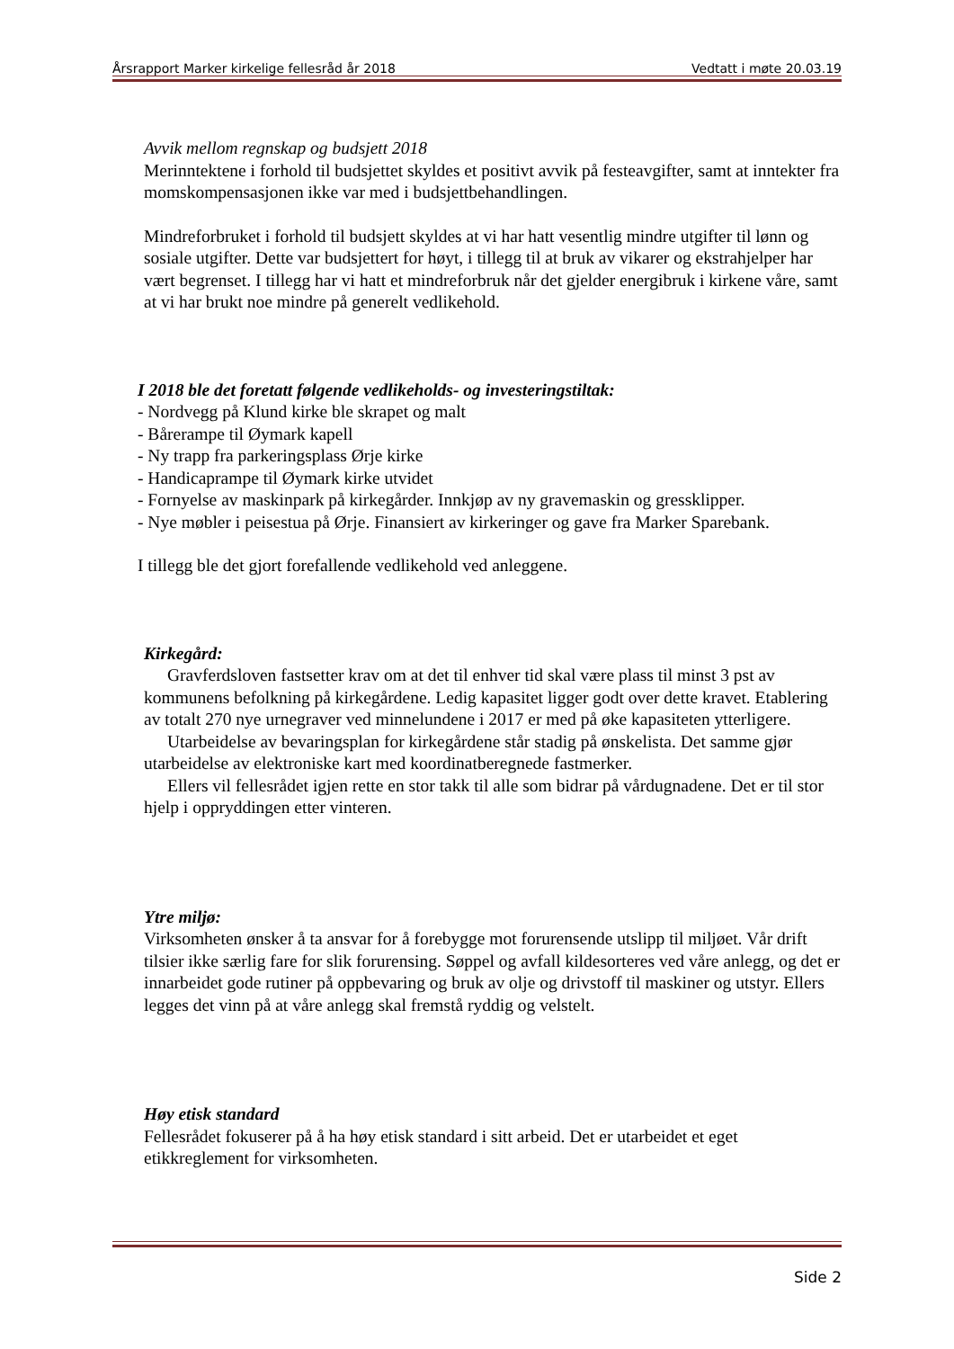Årsrapport Marker kirkelige fellesråd år 2018 Vedtatt i møte 20.03.19
Avvik mellom regnskap og budsjett 2018
Merinntektene i forhold til budsjettet skyldes et positivt avvik på festeavgifter, samt at inntekter fra momskompensasjonen ikke var med i budsjettbehandlingen.
Mindreforbruket i forhold til budsjett skyldes at vi har hatt vesentlig mindre utgifter til lønn og sosiale utgifter. Dette var budsjettert for høyt, i tillegg til at bruk av vikarer og ekstrahjelper har vært begrenset. I tillegg har vi hatt et mindreforbruk når det gjelder energibruk i kirkene våre, samt at vi har brukt noe mindre på generelt vedlikehold.
I 2018 ble det foretatt følgende vedlikeholds- og investeringstiltak:
- Nordvegg på Klund kirke ble skrapet og malt
- Bårerampe til Øymark kapell
- Ny trapp fra parkeringsplass Ørje kirke
- Handicaprampe til Øymark kirke utvidet
- Fornyelse av maskinpark på kirkegårder. Innkjøp av ny gravemaskin og gressklipper.
- Nye møbler i peisestua på Ørje. Finansiert av kirkeringer og gave fra Marker Sparebank.
I tillegg ble det gjort forefallende vedlikehold ved anleggene.
Kirkegård:
Gravferdsloven fastsetter krav om at det til enhver tid skal være plass til minst 3 pst av kommunens befolkning på kirkegårdene. Ledig kapasitet ligger godt over dette kravet. Etablering av totalt 270 nye urnegraver ved minnelundene i 2017 er med på øke kapasiteten ytterligere.
Utarbeidelse av bevaringsplan for kirkegårdene står stadig på ønskelista. Det samme gjør utarbeidelse av elektroniske kart med koordinatberegnede fastmerker.
Ellers vil fellesrådet igjen rette en stor takk til alle som bidrar på vårdugnadene. Det er til stor hjelp i oppryddingen etter vinteren.
Ytre miljø:
Virksomheten ønsker å ta ansvar for å forebygge mot forurensende utslipp til miljøet. Vår drift tilsier ikke særlig fare for slik forurensing. Søppel og avfall kildesorteres ved våre anlegg, og det er innarbeidet gode rutiner på oppbevaring og bruk av olje og drivstoff til maskiner og utstyr. Ellers legges det vinn på at våre anlegg skal fremstå ryddig og velstelt.
Høy etisk standard
Fellesrådet fokuserer på å ha høy etisk standard i sitt arbeid. Det er utarbeidet et eget etikkreglement for virksomheten.
Side 2